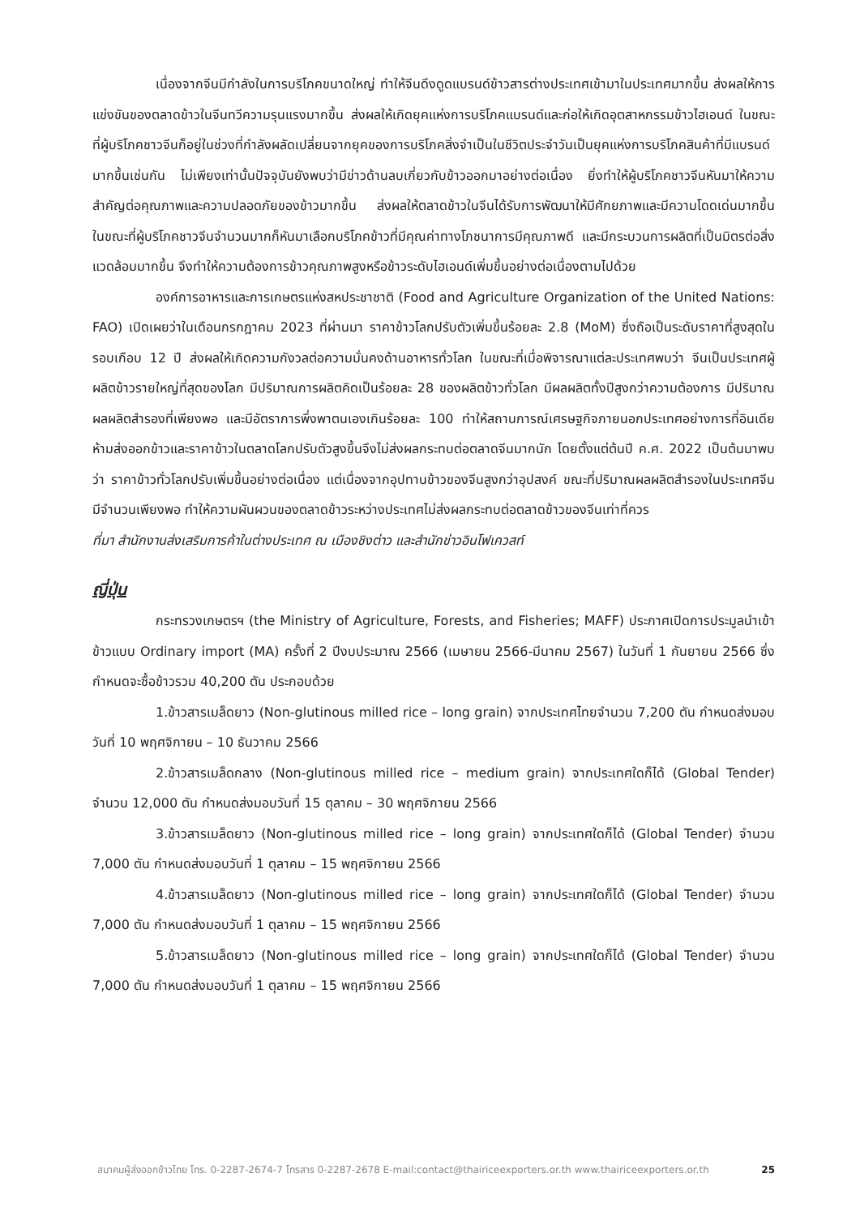เนื่องจากจีนมีกำลังในการบริโภคขนาดใหญ่ ทำให้จีนดึงดูดแบรนด์ข้าวสารต่างประเทศเข้ามาในประเทศมากขึ้น ส่งผลให้การแข่งขันของตลาดข้าวในจีนทวีความรุนแรงมากขึ้น ส่งผลให้เกิดยุคแห่งการบริโภคแบรนด์และก่อให้เกิดอุตสาหกรรมข้าวไฮเอนด์ ในขณะที่ผู้บริโภคชาวจีนก็อยู่ในช่วงที่กำลังผลัดเปลี่ยนจากยุคของการบริโภคสิ่งจำเป็นในชีวิตประจำวันเป็นยุคแห่งการบริโภคสินค้าที่มีแบรนด์มากขึ้นเช่นกัน ไม่เพียงเท่านั้นปัจจุบันยังพบว่ามีข่าวด้านลบเกี่ยวกับข้าวออกมาอย่างต่อเนื่อง ยิ่งทำให้ผู้บริโภคชาวจีนหันมาให้ความสำคัญต่อคุณภาพและความปลอดภัยของข้าวมากขึ้น ส่งผลให้ตลาดข้าวในจีนได้รับการพัฒนาให้มีศักยภาพและมีความโดดเด่นมากขึ้น ในขณะที่ผู้บริโภคชาวจีนจำนวนมากก็หันมาเลือกบริโภคข้าวที่มีคุณค่าทางโภชนาการมีคุณภาพดี และมีกระบวนการผลิตที่เป็นมิตรต่อสิ่งแวดล้อมมากขึ้น จึงทำให้ความต้องการข้าวคุณภาพสูงหรือข้าวระดับไฮเอนด์เพิ่มขึ้นอย่างต่อเนื่องตามไปด้วย
องค์การอาหารและการเกษตรแห่งสหประชาชาติ (Food and Agriculture Organization of the United Nations: FAO) เปิดเผยว่าในเดือนกรกฎาคม 2023 ที่ผ่านมา ราคาข้าวโลกปรับตัวเพิ่มขึ้นร้อยละ 2.8 (MoM) ซึ่งถือเป็นระดับราคาที่สูงสุดในรอบเกือบ 12 ปี ส่งผลให้เกิดความกังวลต่อความมั่นคงด้านอาหารทั่วโลก ในขณะที่เมื่อพิจารณาแต่ละประเทศพบว่า จีนเป็นประเทศผู้ผลิตข้าวรายใหญ่ที่สุดของโลก มีปริมาณการผลิตคิดเป็นร้อยละ 28 ของผลิตข้าวทั่วโลก มีผลผลิตทั้งปีสูงกว่าความต้องการ มีปริมาณผลผลิตสำรองที่เพียงพอ และมีอัตราการพึ่งพาตนเองเกินร้อยละ 100 ทำให้สถานการณ์เศรษฐกิจภายนอกประเทศอย่างการที่อินเดียห้ามส่งออกข้าวและราคาข้าวในตลาดโลกปรับตัวสูงขึ้นจึงไม่ส่งผลกระทบต่อตลาดจีนมากนัก โดยตั้งแต่ต้นปี ค.ศ. 2022 เป็นต้นมาพบว่า ราคาข้าวทั่วโลกปรับเพิ่มขึ้นอย่างต่อเนื่อง แต่เนื่องจากอุปทานข้าวของจีนสูงกว่าอุปสงค์ ขณะที่ปริมาณผลผลิตสำรองในประเทศจีนมีจำนวนเพียงพอ ทำให้ความผันผวนของตลาดข้าวระหว่างประเทศไม่ส่งผลกระทบต่อตลาดข้าวของจีนเท่าที่ควร
ที่มา สำนักงานส่งเสริมการค้าในต่างประเทศ ณ เมืองชิงต่าว และสำนักข่าวอินโฟเควสท์
ญี่ปุ่น
กระทรวงเกษตรฯ (the Ministry of Agriculture, Forests, and Fisheries; MAFF) ประกาศเปิดการประมูลนำเข้าข้าวแบบ Ordinary import (MA) ครั้งที่ 2 ปีงบประมาณ 2566 (เมษายน 2566-มีนาคม 2567) ในวันที่ 1 กันยายน 2566 ซึ่งกำหนดจะซื้อข้าวรวม 40,200 ตัน ประกอบด้วย
1.ข้าวสารเมล็ดยาว (Non-glutinous milled rice – long grain) จากประเทศไทยจำนวน 7,200 ตัน กำหนดส่งมอบวันที่ 10 พฤศจิกายน – 10 ธันวาคม 2566
2.ข้าวสารเมล็ดกลาง (Non-glutinous milled rice – medium grain) จากประเทศใดก็ได้ (Global Tender) จำนวน 12,000 ตัน กำหนดส่งมอบวันที่ 15 ตุลาคม – 30 พฤศจิกายน 2566
3.ข้าวสารเมล็ดยาว (Non-glutinous milled rice – long grain) จากประเทศใดก็ได้ (Global Tender) จำนวน 7,000 ตัน กำหนดส่งมอบวันที่ 1 ตุลาคม – 15 พฤศจิกายน 2566
4.ข้าวสารเมล็ดยาว (Non-glutinous milled rice – long grain) จากประเทศใดก็ได้ (Global Tender) จำนวน 7,000 ตัน กำหนดส่งมอบวันที่ 1 ตุลาคม – 15 พฤศจิกายน 2566
5.ข้าวสารเมล็ดยาว (Non-glutinous milled rice – long grain) จากประเทศใดก็ได้ (Global Tender) จำนวน 7,000 ตัน กำหนดส่งมอบวันที่ 1 ตุลาคม – 15 พฤศจิกายน 2566
สมาคมผู้ส่งออกข้าวไทย โทร. 0-2287-2674-7 โทรสาร 0-2287-2678 E-mail:contact@thairiceexporters.or.th www.thairiceexporters.or.th 25